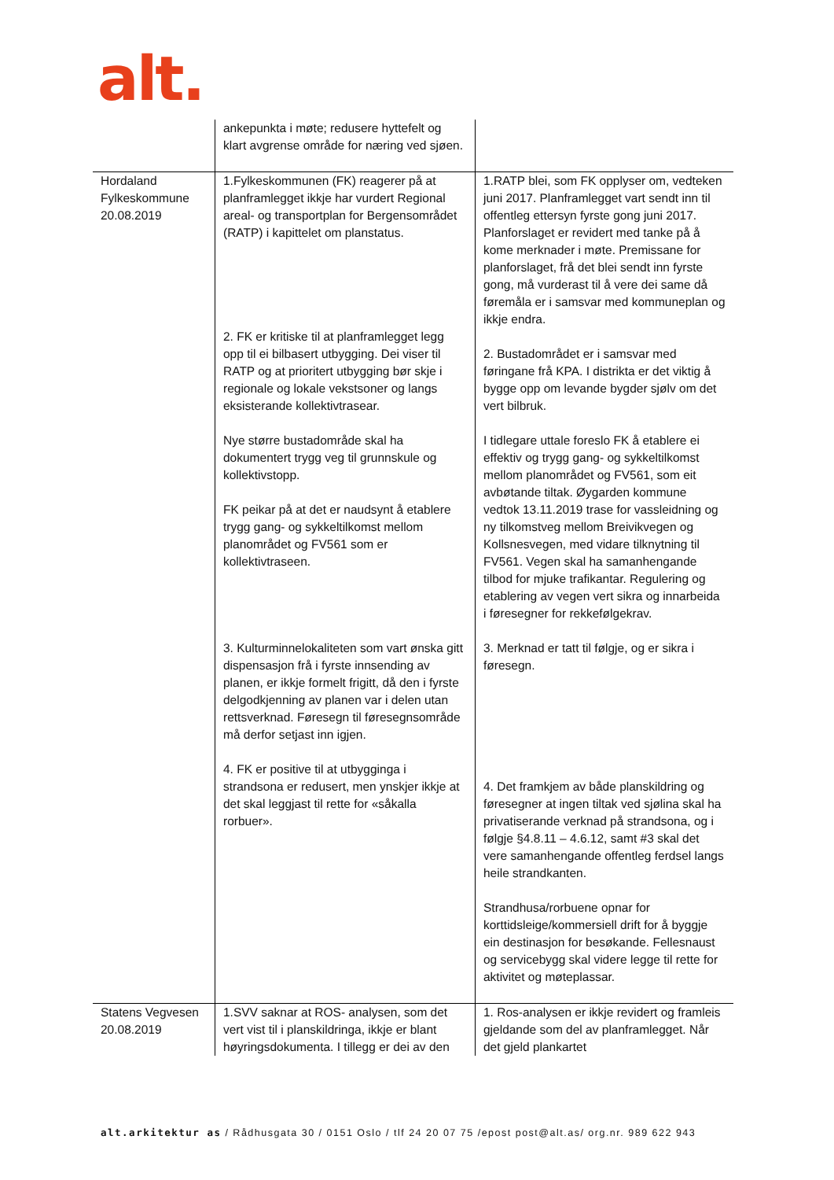alt.
| | ankepunkta i møte; redusere hyttefelt og klart avgrense område for næring ved sjøen. | |
| Hordaland Fylkeskommune 20.08.2019 | 1.Fylkeskommunen (FK) reagerer på at planframlegget ikkje har vurdert Regional areal- og transportplan for Bergensområdet (RATP) i kapittelet om planstatus. 2. FK er kritiske til at planframlegget legg opp til ei bilbasert utbygging. Dei viser til RATP og at prioritert utbygging bør skje i regionale og lokale vekstsoner og langs eksisterande kollektivtrasear. Nye større bustadområde skal ha dokumentert trygg veg til grunnskule og kollektivstopp. FK peikar på at det er naudsynt å etablere trygg gang- og sykkeltilkomst mellom planområdet og FV561 som er kollektivtraseen. 3. Kulturminnelokaliteten som vart ønska gitt dispensasjon frå i fyrste innsending av planen, er ikkje formelt frigitt, då den i fyrste delgodkjenning av planen var i delen utan rettsverknad. Føresegn til føresegnsområde må derfor setjast inn igjen. 4. FK er positive til at utbygginga i strandsona er redusert, men ynskjer ikkje at det skal leggjast til rette for «såkalla rorbuer». | 1.RATP blei, som FK opplyser om, vedteken juni 2017. Planframlegget vart sendt inn til offentleg ettersyn fyrste gong juni 2017. Planforslaget er revidert med tanke på å kome merknader i møte. Premissane for planforslaget, frå det blei sendt inn fyrste gong, må vurderast til å vere dei same då føremåla er i samsvar med kommuneplan og ikkje endra. 2. Bustadområdet er i samsvar med føringane frå KPA. I distrikta er det viktig å bygge opp om levande bygder sjølv om det vert bilbruk. I tidlegare uttale foreslo FK å etablere ei effektiv og trygg gang- og sykkeltilkomst mellom planområdet og FV561, som eit avbøtande tiltak. Øygarden kommune vedtok 13.11.2019 trase for vassleidning og ny tilkomstveg mellom Breivikvegen og Kollsnesvegen, med vidare tilknytning til FV561. Vegen skal ha samanhengande tilbod for mjuke trafikantar. Regulering og etablering av vegen vert sikra og innarbeida i føresegner for rekkefølgekrav. 3. Merknad er tatt til følgje, og er sikra i føresegn. 4. Det framkjem av både planskildring og føresegner at ingen tiltak ved sjølina skal ha privatiserande verknad på strandsona, og i følgje §4.8.11 – 4.6.12, samt #3 skal det vere samanhengande offentleg ferdsel langs heile strandkanten. Strandhusa/rorbuene opnar for korttidsleige/kommersiell drift for å byggje ein destinasjon for besøkande. Fellesnaust og servicebygg skal videre legge til rette for aktivitet og møteplassar. |
| Statens Vegvesen 20.08.2019 | 1.SVV saknar at ROS- analysen, som det vert vist til i planskildringa, ikkje er blant høyringsdokumenta. I tillegg er dei av den | 1. Ros-analysen er ikkje revidert og framleis gjeldande som del av planframlegget. Når det gjeld plankartet |
alt.arkitektur as / Rådhusgata 30 / 0151 Oslo / tlf 24 20 07 75 /epost post@alt.as/ org.nr. 989 622 943